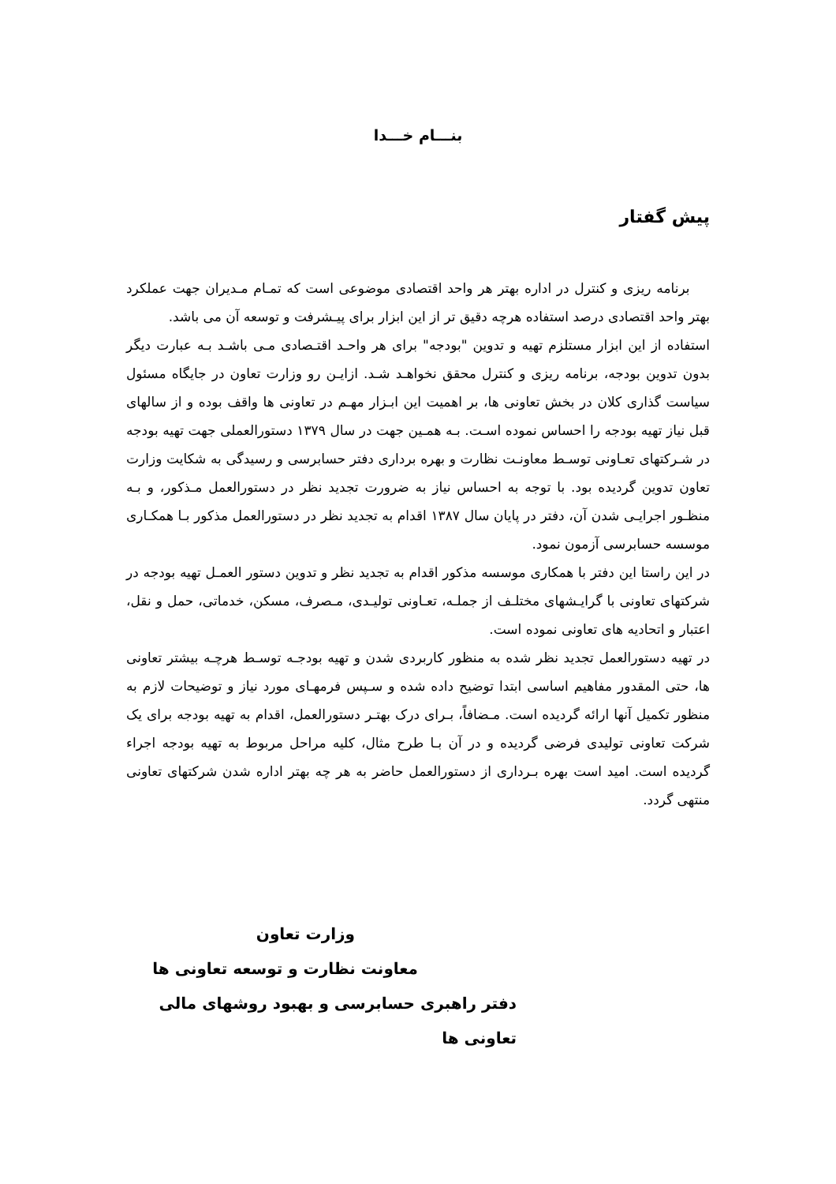بنـــام خـــدا
پیش گفتار
برنامه ریزی و کنترل در اداره بهتر هر واحد اقتصادی موضوعی است که تمـام مـدیران جهت عملکرد بهتر واحد اقتصادی درصد استفاده هرچه دقیق تر از این ابزار برای پیـشرفت و توسعه آن می باشد.
استفاده از این ابزار مستلزم تهیه و تدوین "بودجه" برای هر واحـد اقتـصادی مـی باشـد بـه عبارت دیگر بدون تدوین بودجه، برنامه ریزی و کنترل محقق نخواهـد شـد. ازایـن رو وزارت تعاون در جایگاه مسئول سیاست گذاری کلان در بخش تعاونی ها، بر اهمیت این ابـزار مهـم در تعاونی ها واقف بوده و از سالهای قبل نیاز تهیه بودجه را احساس نموده اسـت. بـه همـین جهت در سال ۱۳۷۹ دستورالعملی جهت تهیه بودجه در شـرکتهای تعـاونی توسـط معاونـت نظارت و بهره برداری دفتر حسابرسی و رسیدگی به شکایت وزارت تعاون تدوین گردیده بود. با توجه به احساس نیاز به ضرورت تجدید نظر در دستورالعمل مـذکور، و بـه منظـور اجرایـی شدن آن، دفتر در پایان سال ۱۳۸۷ اقدام به تجدید نظر در دستورالعمل مذکور بـا همکـاری موسسه حسابرسی آزمون نمود.
در این راستا این دفتر با همکاری موسسه مذکور اقدام به تجدید نظر و تدوین دستور العمـل تهیه بودجه در شرکتهای تعاونی با گرایـشهای مختلـف از جملـه، تعـاونی تولیـدی، مـصرف، مسکن، خدماتی، حمل و نقل، اعتبار و اتحادیه های تعاونی نموده است.
در تهیه دستورالعمل تجدید نظر شده به منظور کاربردی شدن و تهیه بودجـه توسـط هرچـه بیشتر تعاونی ها، حتی المقدور مفاهیم اساسی ابتدا توضیح داده شده و سـپس فرمهـای مورد نیاز و توضیحات لازم به منظور تکمیل آنها ارائه گردیده است. مـضافاً، بـرای درک بهتـر دستورالعمل، اقدام به تهیه بودجه برای یک شرکت تعاونی تولیدی فرضی گردیده و در آن بـا طرح مثال، کلیه مراحل مربوط به تهیه بودجه اجراء گردیده است. امید است بهره بـرداری از دستورالعمل حاضر به هر چه بهتر اداره شدن شرکتهای تعاونی منتهی گردد.
وزارت تعاون
معاونت نظارت و توسعه تعاونی ها
دفتر راهبری حسابرسی و بهبود روشهای مالی تعاونی ها